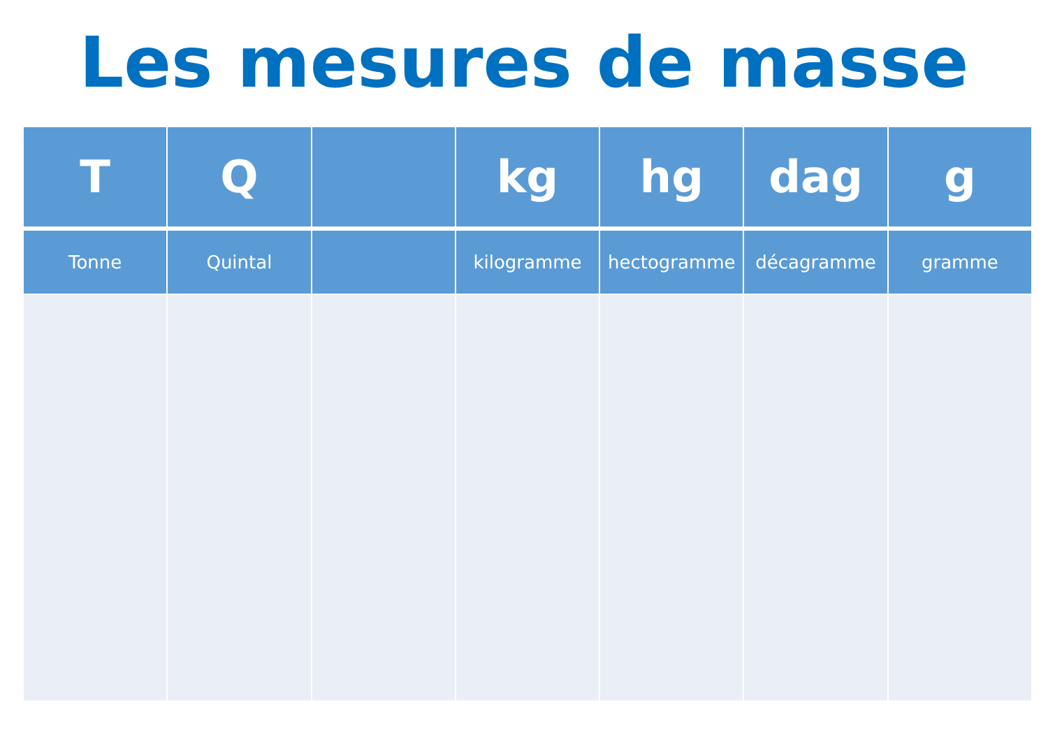Les mesures de masse
| T | Q | | kg | hg | dag | g |
| --- | --- | --- | --- | --- | --- | --- |
| Tonne | Quintal | | kilogramme | hectogramme | décagramme | gramme |